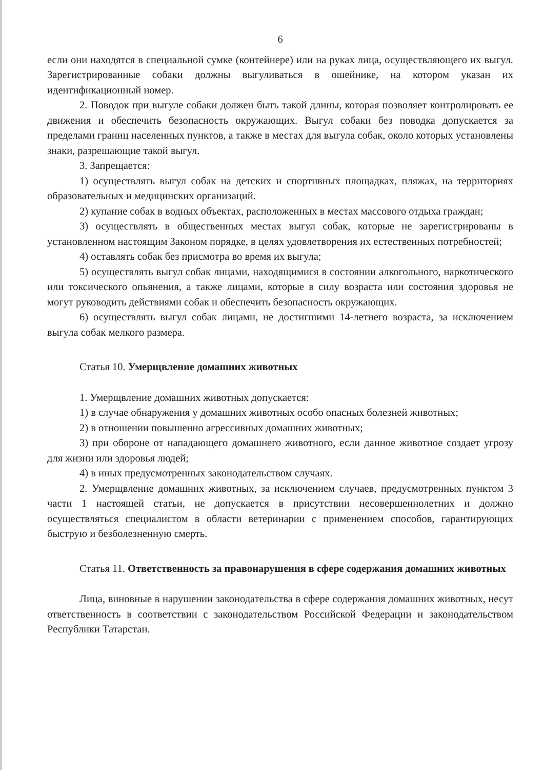6
если они находятся в специальной сумке (контейнере) или на руках лица, осуществляющего их выгул. Зарегистрированные собаки должны выгуливаться в ошейнике, на котором указан их идентификационный номер.
2. Поводок при выгуле собаки должен быть такой длины, которая позволяет контролировать ее движения и обеспечить безопасность окружающих. Выгул собаки без поводка допускается за пределами границ населенных пунктов, а также в местах для выгула собак, около которых установлены знаки, разрешающие такой выгул.
3. Запрещается:
1) осуществлять выгул собак на детских и спортивных площадках, пляжах, на территориях образовательных и медицинских организаций.
2) купание собак в водных объектах, расположенных в местах массового отдыха граждан;
3) осуществлять в общественных местах выгул собак, которые не зарегистрированы в установленном настоящим Законом порядке, в целях удовлетворения их естественных потребностей;
4) оставлять собак без присмотра во время их выгула;
5) осуществлять выгул собак лицами, находящимися в состоянии алкогольного, наркотического или токсического опьянения, а также лицами, которые в силу возраста или состояния здоровья не могут руководить действиями собак и обеспечить безопасность окружающих.
6) осуществлять выгул собак лицами, не достигшими 14-летнего возраста, за исключением выгула собак мелкого размера.
Статья 10. Умерщвление домашних животных
1. Умерщвление домашних животных допускается:
1) в случае обнаружения у домашних животных особо опасных болезней животных;
2) в отношении повышенно агрессивных домашних животных;
3) при обороне от нападающего домашнего животного, если данное животное создает угрозу для жизни или здоровья людей;
4) в иных предусмотренных законодательством случаях.
2. Умерщвление домашних животных, за исключением случаев, предусмотренных пунктом 3 части 1 настоящей статьи, не допускается в присутствии несовершеннолетних и должно осуществляться специалистом в области ветеринарии с применением способов, гарантирующих быструю и безболезненную смерть.
Статья 11. Ответственность за правонарушения в сфере содержания домашних животных
Лица, виновные в нарушении законодательства в сфере содержания домашних животных, несут ответственность в соответствии с законодательством Российской Федерации и законодательством Республики Татарстан.